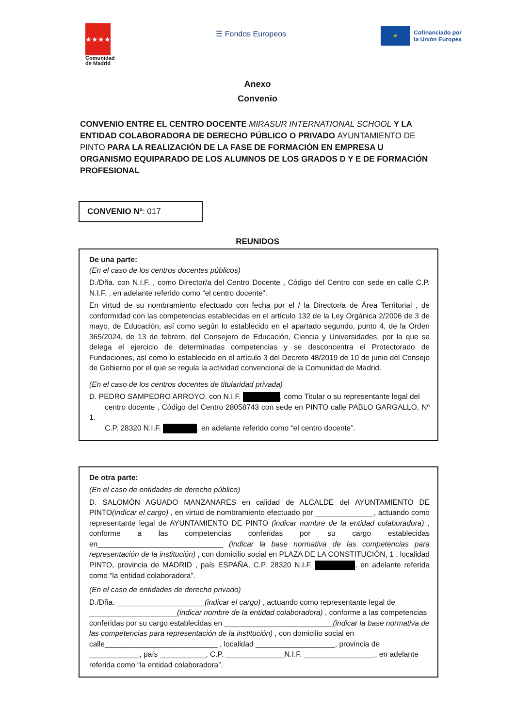★★★★
Comunidad
de Madrid
☰ Fondos Europeos
✧
Cofinanciado por
la Unión Europea
Anexo
Convenio
CONVENIO ENTRE EL CENTRO DOCENTE MIRASUR INTERNATIONAL SCHOOL Y LA ENTIDAD COLABORADORA DE DERECHO PÚBLICO O PRIVADO AYUNTAMIENTO DE PINTO PARA LA REALIZACIÓN DE LA FASE DE FORMACIÓN EN EMPRESA U ORGANISMO EQUIPARADO DE LOS ALUMNOS DE LOS GRADOS D Y E DE FORMACIÓN PROFESIONAL
CONVENIO Nº: 017
REUNIDOS
De una parte:
(En el caso de los centros docentes públicos)
D./Dña. con N.I.F. , como Director/a del Centro Docente , Código del Centro con sede en calle C.P. N.I.F. , en adelante referido como “el centro docente”.
En virtud de su nombramiento efectuado con fecha por el / la Director/a de Área Territorial , de conformidad con las competencias establecidas en el artículo 132 de la Ley Orgánica 2/2006 de 3 de mayo, de Educación, así como según lo establecido en el apartado segundo, punto 4, de la Orden 365/2024, de 13 de febrero, del Consejero de Educación, Ciencia y Universidades, por la que se delega el ejercicio de determinadas competencias y se desconcentra el Protectorado de Fundaciones, así como lo establecido en el artículo 3 del Decreto 48/2019 de 10 de junio del Consejo de Gobierno por el que se regula la actividad convencional de la Comunidad de Madrid.
(En el caso de los centros docentes de titularidad privada)
D. PEDRO SAMPEDRO ARROYO. con N.I.F. , como Titular o su representante legal del
centro docente , Código del Centro 28058743 con sede en PINTO calle PABLO GARGALLO, Nº 1.
C.P. 28320 N.I.F. , en adelante referido como “el centro docente”.
De otra parte:
(En el caso de entidades de derecho público)
D. SALOMÓN AGUADO MANZANARES en calidad de ALCALDE del AYUNTAMIENTO DE PINTO(indicar el cargo) , en virtud de nombramiento efectuado por ______________, actuando como representante legal de AYUNTAMIENTO DE PINTO (indicar nombre de la entidad colaboradora) , conforme a las competencias conferidas por su cargo establecidas en______________________________ (indicar la base normativa de las competencias para representación de la institución) , con domicilio social en PLAZA DE LA CONSTITUCIÓN, 1 , localidad PINTO, provincia de MADRID , país ESPAÑA, C.P. 28320 N.I.F. , en adelante referida como “la entidad colaboradora”.
(En el caso de entidades de derecho privado)
D./Dña. _____________________(indicar el cargo) , actuando como representante legal de _____________________(indicar nombre de la entidad colaboradora) , conforme a las competencias conferidas por su cargo establecidas en __________________________(indicar la base normativa de las competencias para representación de la institución) , con domicilio social en calle___________________________ , localidad ___________________, provincia de ____________, país ___________, C.P. ______________N.I.F. _________________, en adelante referida como “la entidad colaboradora”.